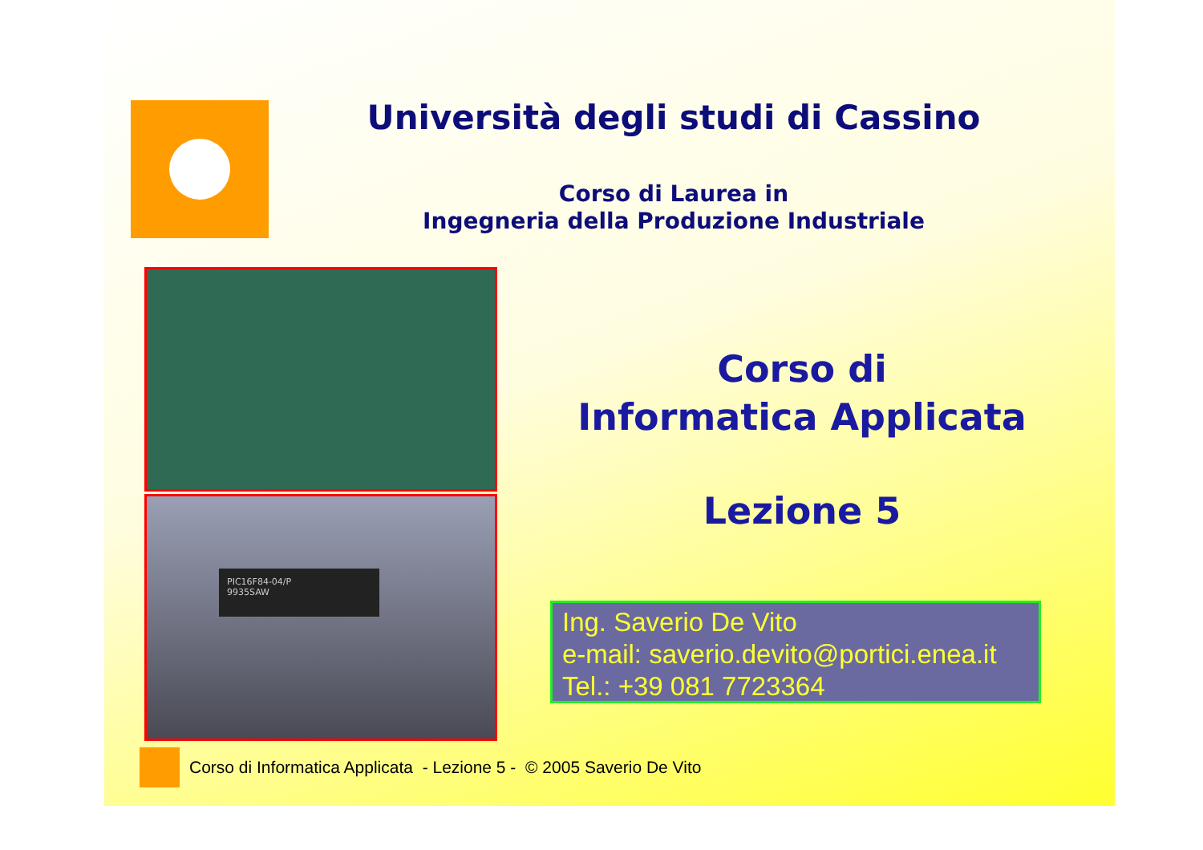Università degli studi di Cassino
Corso di Laurea in
Ingegneria della Produzione Industriale
PIC16F84-04/P
9935SAW
Corso di
Informatica Applicata
Lezione 5
Ing. Saverio De Vito
e-mail: saverio.devito@portici.enea.it
Tel.: +39 081 7723364
Corso di Informatica Applicata - Lezione 5 - © 2005 Saverio De Vito